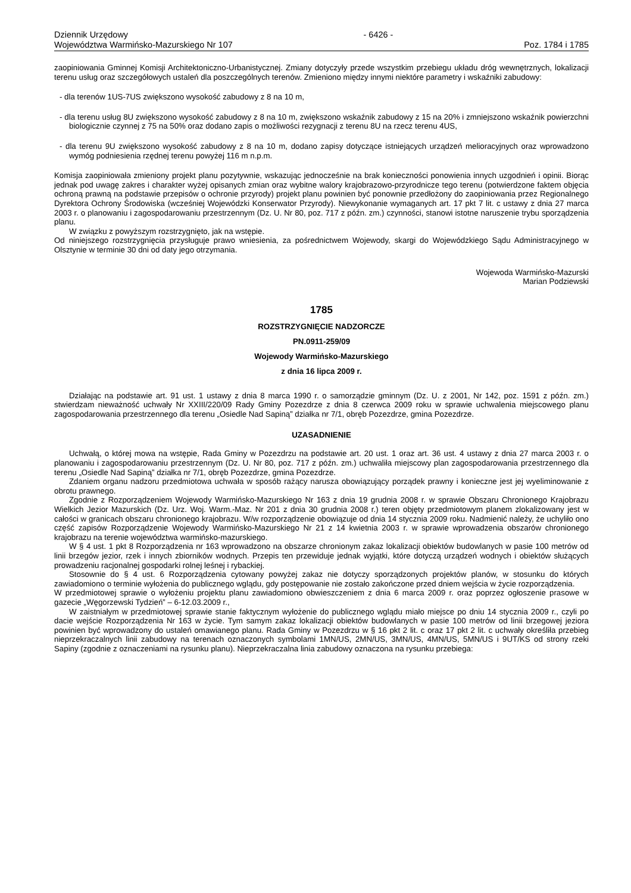Dziennik Urzędowy
Województwa Warmińsko-Mazurskiego Nr 107
- 6426 -
Poz. 1784 i 1785
zaopiniowania Gminnej Komisji Architektoniczno-Urbanistycznej. Zmiany dotyczyły przede wszystkim przebiegu układu dróg wewnętrznych, lokalizacji terenu usług oraz szczegółowych ustaleń dla poszczególnych terenów. Zmieniono między innymi niektóre parametry i wskaźniki zabudowy:
- dla terenów 1US-7US zwiększono wysokość zabudowy z 8 na 10 m,
- dla terenu usług 8U zwiększono wysokość zabudowy z 8 na 10 m, zwiększono wskaźnik zabudowy z 15 na 20% i zmniejszono wskaźnik powierzchni biologicznie czynnej z 75 na 50% oraz dodano zapis o możliwości rezygnacji z terenu 8U na rzecz terenu 4US,
- dla terenu 9U zwiększono wysokość zabudowy z 8 na 10 m, dodano zapisy dotyczące istniejących urządzeń melioracyjnych oraz wprowadzono wymóg podniesienia rzędnej terenu powyżej 116 m n.p.m.
Komisja zaopiniowała zmieniony projekt planu pozytywnie, wskazując jednocześnie na brak konieczności ponowienia innych uzgodnień i opinii. Biorąc jednak pod uwagę zakres i charakter wyżej opisanych zmian oraz wybitne walory krajobrazowo-przyrodnicze tego terenu (potwierdzone faktem objęcia ochroną prawną na podstawie przepisów o ochronie przyrody) projekt planu powinien być ponownie przedłożony do zaopiniowania przez Regionalnego Dyrektora Ochrony Środowiska (wcześniej Wojewódzki Konserwator Przyrody). Niewykonanie wymaganych art. 17 pkt 7 lit. c ustawy z dnia 27 marca 2003 r. o planowaniu i zagospodarowaniu przestrzennym (Dz. U. Nr 80, poz. 717 z późn. zm.) czynności, stanowi istotne naruszenie trybu sporządzenia planu.
W związku z powyższym rozstrzygnięto, jak na wstępie.
Od niniejszego rozstrzygnięcia przysługuje prawo wniesienia, za pośrednictwem Wojewody, skargi do Wojewódzkiego Sądu Administracyjnego w Olsztynie w terminie 30 dni od daty jego otrzymania.
Wojewoda Warmińsko-Mazurski
Marian Podziewski
1785
ROZSTRZYGNIĘCIE NADZORCZE
PN.0911-259/09
Wojewody Warmińsko-Mazurskiego
z dnia 16 lipca 2009 r.
Działając na podstawie art. 91 ust. 1 ustawy z dnia 8 marca 1990 r. o samorządzie gminnym (Dz. U. z 2001, Nr 142, poz. 1591 z późn. zm.) stwierdzam nieważność uchwały Nr XXIII/220/09 Rady Gminy Pozezdrze z dnia 8 czerwca 2009 roku w sprawie uchwalenia miejscowego planu zagospodarowania przestrzennego dla terenu „Osiedle Nad Sapiną” działka nr 7/1, obręb Pozezdrze, gmina Pozezdrze.
UZASADNIENIE
Uchwałą, o której mowa na wstępie, Rada Gminy w Pozezdrzu na podstawie art. 20 ust. 1 oraz art. 36 ust. 4 ustawy z dnia 27 marca 2003 r. o planowaniu i zagospodarowaniu przestrzennym (Dz. U. Nr 80, poz. 717 z późn. zm.) uchwaliła miejscowy plan zagospodarowania przestrzennego dla terenu „Osiedle Nad Sapiną” działka nr 7/1, obręb Pozezdrze, gmina Pozezdrze.
Zdaniem organu nadzoru przedmiotowa uchwała w sposób rażący narusza obowiązujący porządek prawny i konieczne jest jej wyeliminowanie z obrotu prawnego.
Zgodnie z Rozporządzeniem Wojewody Warmińsko-Mazurskiego Nr 163 z dnia 19 grudnia 2008 r. w sprawie Obszaru Chronionego Krajobrazu Wielkich Jezior Mazurskich (Dz. Urz. Woj. Warm.-Maz. Nr 201 z dnia 30 grudnia 2008 r.) teren objęty przedmiotowym planem zlokalizowany jest w całości w granicach obszaru chronionego krajobrazu. W/w rozporządzenie obowiązuje od dnia 14 stycznia 2009 roku. Nadmienić należy, że uchyliło ono część zapisów Rozporządzenie Wojewody Warmińsko-Mazurskiego Nr 21 z 14 kwietnia 2003 r. w sprawie wprowadzenia obszarów chronionego krajobrazu na terenie województwa warmińsko-mazurskiego.
W § 4 ust. 1 pkt 8 Rozporządzenia nr 163 wprowadzono na obszarze chronionym zakaz lokalizacji obiektów budowlanych w pasie 100 metrów od linii brzegów jezior, rzek i innych zbiorników wodnych. Przepis ten przewiduje jednak wyjątki, które dotyczą urządzeń wodnych i obiektów służących prowadzeniu racjonalnej gospodarki rolnej leśnej i rybackiej.
Stosownie do § 4 ust. 6 Rozporządzenia cytowany powyżej zakaz nie dotyczy sporządzonych projektów planów, w stosunku do których zawiadomiono o terminie wyłożenia do publicznego wglądu, gdy postępowanie nie zostało zakończone przed dniem wejścia w życie rozporządzenia.
W przedmiotowej sprawie o wyłożeniu projektu planu zawiadomiono obwieszczeniem z dnia 6 marca 2009 r. oraz poprzez ogłoszenie prasowe w gazecie „Węgorzewski Tydzień” – 6-12.03.2009 r.,
W zaistniałym w przedmiotowej sprawie stanie faktycznym wyłożenie do publicznego wglądu miało miejsce po dniu 14 stycznia 2009 r., czyli po dacie wejście Rozporządzenia Nr 163 w życie. Tym samym zakaz lokalizacji obiektów budowlanych w pasie 100 metrów od linii brzegowej jeziora powinien być wprowadzony do ustaleń omawianego planu. Rada Gminy w Pozezdrzu w § 16 pkt 2 lit. c oraz 17 pkt 2 lit. c uchwały określiła przebieg nieprzekraczalnych linii zabudowy na terenach oznaczonych symbolami 1MN/US, 2MN/US, 3MN/US, 4MN/US, 5MN/US i 9UT/KS od strony rzeki Sapiny (zgodnie z oznaczeniami na rysunku planu). Nieprzekraczalna linia zabudowy oznaczona na rysunku przebiega: